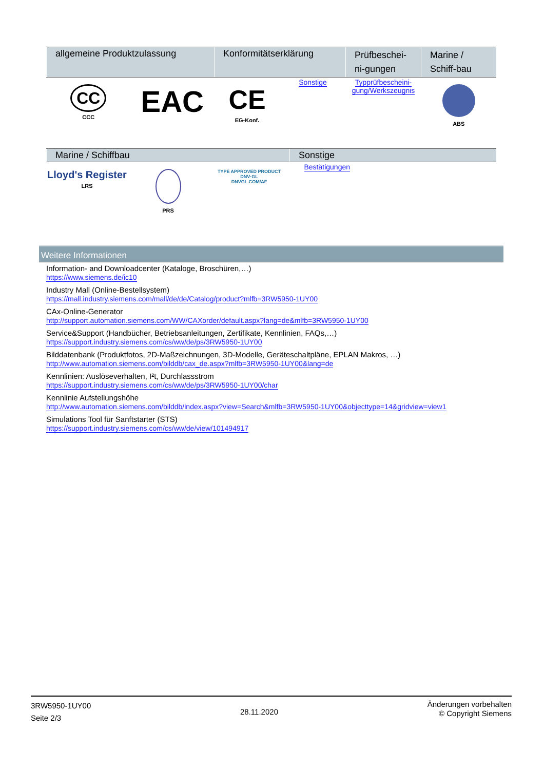| allgemeine Produktzulassung | | Konformitätserklärung | | Prüfbeschei­ni-gungen | Marine / Schiff-bau |
| --- | --- | --- | --- | --- | --- |
| CC CCC | EAC | CE EG-Konf. | Sonstige | Typprüfbescheini-gung/Werkszeugnis | ABS |
| Marine / Schiffbau | | | Sonstige |
| --- | --- | --- | --- |
| Lloyd's Register LRS | PRS | TYPE APPROVED PRODUCT DNV·GL DNVGL.COM/AF | Bestätigungen |
Weitere Informationen
Information- and Downloadcenter (Kataloge, Broschüren,…)
https://www.siemens.de/ic10
Industry Mall (Online-Bestellsystem)
https://mall.industry.siemens.com/mall/de/de/Catalog/product?mlfb=3RW5950-1UY00
CAx-Online-Generator
http://support.automation.siemens.com/WW/CAXorder/default.aspx?lang=de&mlfb=3RW5950-1UY00
Service&Support (Handbücher, Betriebsanleitungen, Zertifikate, Kennlinien, FAQs,…)
https://support.industry.siemens.com/cs/ww/de/ps/3RW5950-1UY00
Bilddatenbank (Produktfotos, 2D-Maßzeichnungen, 3D-Modelle, Geräteschaltpläne, EPLAN Makros, …)
http://www.automation.siemens.com/bilddb/cax_de.aspx?mlfb=3RW5950-1UY00&lang=de
Kennlinien: Auslöseverhalten, I²t, Durchlassstrom
https://support.industry.siemens.com/cs/ww/de/ps/3RW5950-1UY00/char
Kennlinie Aufstellungshöhe
http://www.automation.siemens.com/bilddb/index.aspx?view=Search&mlfb=3RW5950-1UY00&objecttype=14&gridview=view1
Simulations Tool für Sanftstarter (STS)
https://support.industry.siemens.com/cs/ww/de/view/101494917
3RW5950-1UY00
Seite 2/3
28.11.2020
Änderungen vorbehalten
© Copyright Siemens